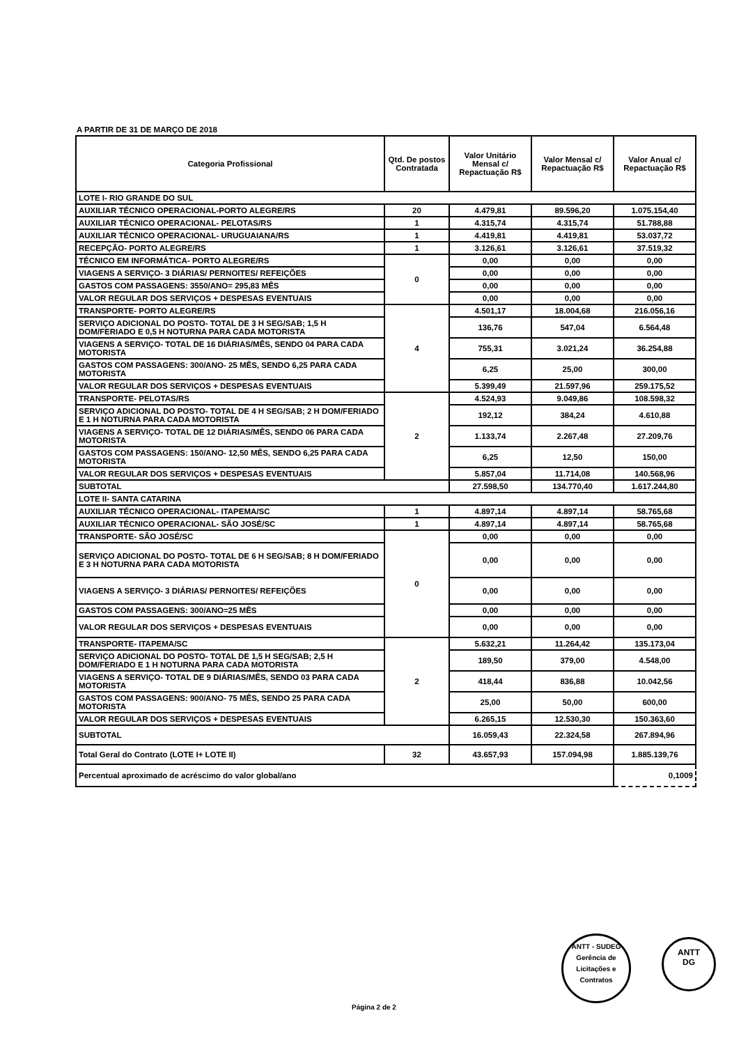A PARTIR DE 31 DE MARÇO DE 2018
| Categoria Profissional | Qtd. De postos Contratada | Valor Unitário Mensal c/ Repactuação R$ | Valor Mensal c/ Repactuação R$ | Valor Anual c/ Repactuação R$ |
| --- | --- | --- | --- | --- |
| LOTE I- RIO GRANDE DO SUL | | | | |
| AUXILIAR TÉCNICO OPERACIONAL-PORTO ALEGRE/RS | 20 | 4.479,81 | 89.596,20 | 1.075.154,40 |
| AUXILIAR TÉCNICO OPERACIONAL- PELOTAS/RS | 1 | 4.315,74 | 4.315,74 | 51.788,88 |
| AUXILIAR TÉCNICO OPERACIONAL- URUGUAIANA/RS | 1 | 4.419,81 | 4.419,81 | 53.037,72 |
| RECEPÇÃO- PORTO ALEGRE/RS | 1 | 3.126,61 | 3.126,61 | 37.519,32 |
| TÉCNICO EM INFORMÁTICA- PORTO ALEGRE/RS | 0 | 0,00 | 0,00 | 0,00 |
| VIAGENS A SERVIÇO- 3 DIÁRIAS/ PERNOITES/ REFEIÇÕES | | 0,00 | 0,00 | 0,00 |
| GASTOS COM PASSAGENS: 3550/ANO= 295,83 MÊS | | 0,00 | 0,00 | 0,00 |
| VALOR REGULAR DOS SERVIÇOS + DESPESAS EVENTUAIS | | 0,00 | 0,00 | 0,00 |
| TRANSPORTE- PORTO ALEGRE/RS | 4 | 4.501,17 | 18.004,68 | 216.056,16 |
| SERVIÇO ADICIONAL DO POSTO- TOTAL DE 3 H SEG/SAB; 1,5 H DOM/FERIADO E 0,5 H NOTURNA PARA CADA MOTORISTA | | 136,76 | 547,04 | 6.564,48 |
| VIAGENS A SERVIÇO- TOTAL DE 16 DIÁRIAS/MÊS, SENDO 04 PARA CADA MOTORISTA | | 755,31 | 3.021,24 | 36.254,88 |
| GASTOS COM PASSAGENS: 300/ANO- 25 MÊS, SENDO 6,25 PARA CADA MOTORISTA | | 6,25 | 25,00 | 300,00 |
| VALOR REGULAR DOS SERVIÇOS + DESPESAS EVENTUAIS | | 5.399,49 | 21.597,96 | 259.175,52 |
| TRANSPORTE- PELOTAS/RS | 2 | 4.524,93 | 9.049,86 | 108.598,32 |
| SERVIÇO ADICIONAL DO POSTO- TOTAL DE 4 H SEG/SAB; 2 H DOM/FERIADO E 1 H NOTURNA PARA CADA MOTORISTA | | 192,12 | 384,24 | 4.610,88 |
| VIAGENS A SERVIÇO- TOTAL DE 12 DIÁRIAS/MÊS, SENDO 06 PARA CADA MOTORISTA | | 1.133,74 | 2.267,48 | 27.209,76 |
| GASTOS COM PASSAGENS: 150/ANO- 12,50 MÊS, SENDO 6,25 PARA CADA MOTORISTA | | 6,25 | 12,50 | 150,00 |
| VALOR REGULAR DOS SERVIÇOS + DESPESAS EVENTUAIS | | 5.857,04 | 11.714,08 | 140.568,96 |
| SUBTOTAL | | 27.598,50 | 134.770,40 | 1.617.244,80 |
| LOTE II- SANTA CATARINA | | | | |
| AUXILIAR TÉCNICO OPERACIONAL- ITAPEMA/SC | 1 | 4.897,14 | 4.897,14 | 58.765,68 |
| AUXILIAR TÉCNICO OPERACIONAL- SÃO JOSÉ/SC | 1 | 4.897,14 | 4.897,14 | 58.765,68 |
| TRANSPORTE- SÃO JOSÉ/SC | 0 | 0,00 | 0,00 | 0,00 |
| SERVIÇO ADICIONAL DO POSTO- TOTAL DE 6 H SEG/SAB; 8 H DOM/FERIADO E 3 H NOTURNA PARA CADA MOTORISTA | | 0,00 | 0,00 | 0,00 |
| VIAGENS A SERVIÇO- 3 DIÁRIAS/ PERNOITES/ REFEIÇÕES | | 0,00 | 0,00 | 0,00 |
| GASTOS COM PASSAGENS: 300/ANO=25 MÊS | | 0,00 | 0,00 | 0,00 |
| VALOR REGULAR DOS SERVIÇOS + DESPESAS EVENTUAIS | | 0,00 | 0,00 | 0,00 |
| TRANSPORTE- ITAPEMA/SC | 2 | 5.632,21 | 11.264,42 | 135.173,04 |
| SERVIÇO ADICIONAL DO POSTO- TOTAL DE 1,5 H SEG/SAB; 2,5 H DOM/FERIADO E 1 H NOTURNA PARA CADA MOTORISTA | | 189,50 | 379,00 | 4.548,00 |
| VIAGENS A SERVIÇO- TOTAL DE 9 DIÁRIAS/MÊS, SENDO 03 PARA CADA MOTORISTA | | 418,44 | 836,88 | 10.042,56 |
| GASTOS COM PASSAGENS: 900/ANO- 75 MÊS, SENDO 25 PARA CADA MOTORISTA | | 25,00 | 50,00 | 600,00 |
| VALOR REGULAR DOS SERVIÇOS + DESPESAS EVENTUAIS | | 6.265,15 | 12.530,30 | 150.363,60 |
| SUBTOTAL | | 16.059,43 | 22.324,58 | 267.894,96 |
| Total Geral do Contrato (LOTE I+ LOTE II) | 32 | 43.657,93 | 157.094,98 | 1.885.139,76 |
| Percentual aproximado de acréscimo do valor global/ano | | | | 0,1009 |
ANTT - SUDEG
Gerência de Licitações e Contratos
ANTT
DG
Página 2 de 2